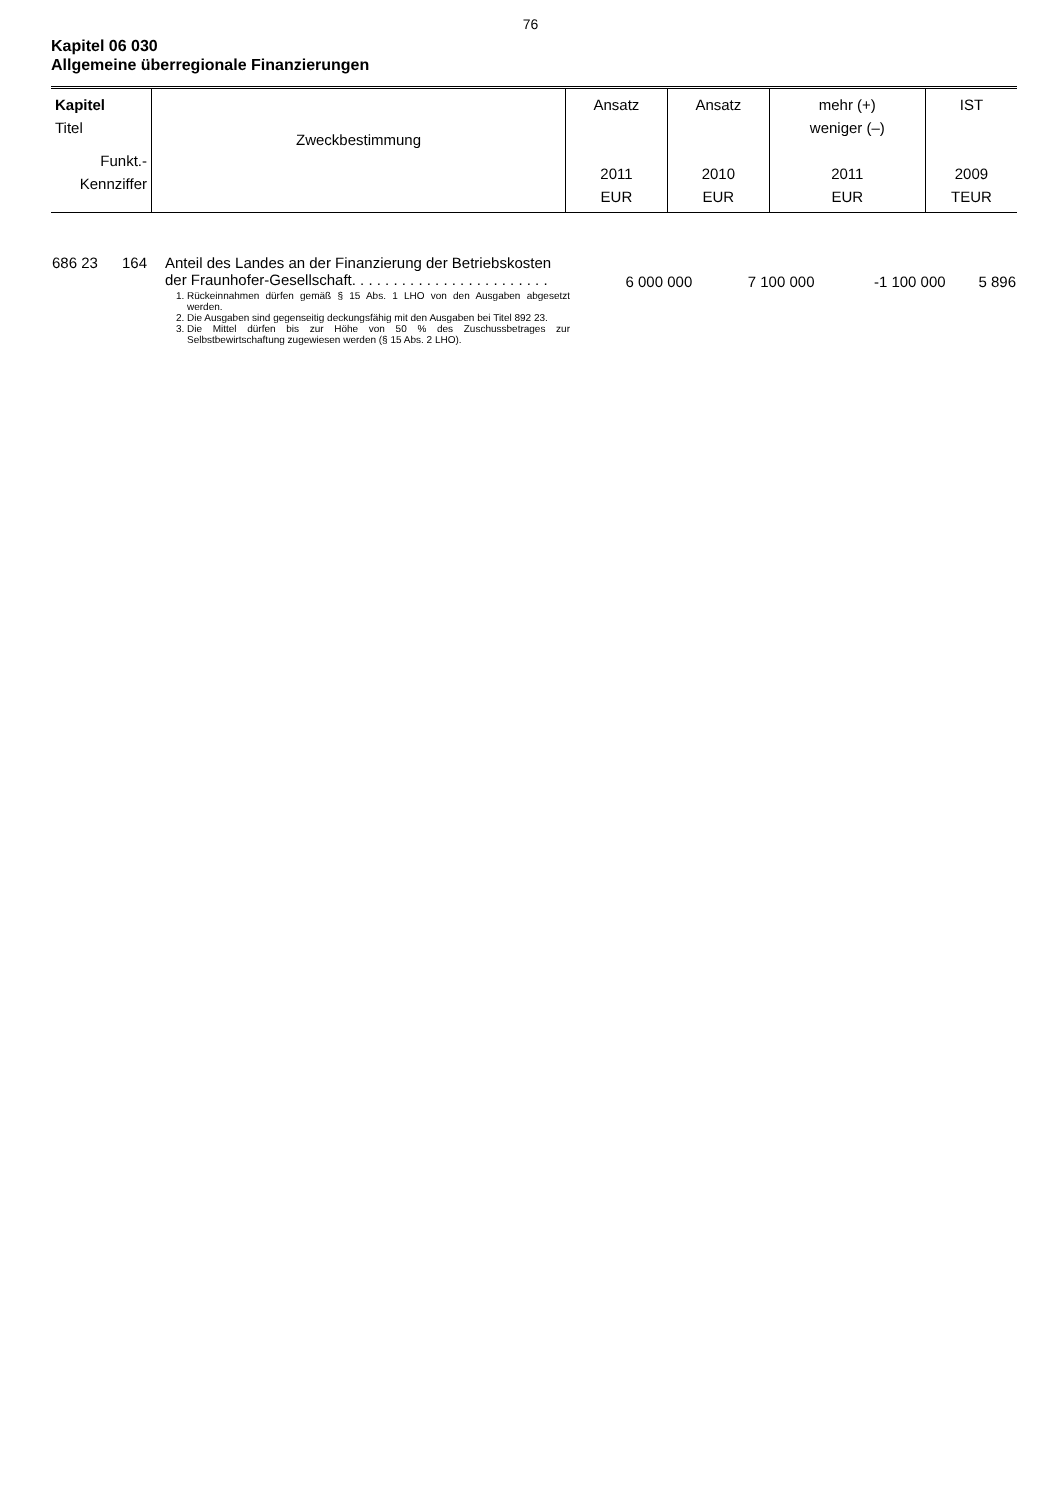76
Kapitel 06 030
Allgemeine überregionale Finanzierungen
| Kapitel Titel Funkt.- Kennziffer | Zweckbestimmung | Ansatz 2011 EUR | Ansatz 2010 EUR | mehr (+) weniger (–) 2011 EUR | IST 2009 TEUR |
| --- | --- | --- | --- | --- | --- |
| 686 23 | 164 | Anteil des Landes an der Finanzierung der Betriebskosten der Fraunhofer-Gesellschaft. . . . . . . . . . . . . . . . . . . . . . . . 1. Rückeinnahmen dürfen gemäß § 15 Abs. 1 LHO von den Ausgaben abgesetzt werden. 2. Die Ausgaben sind gegenseitig deckungsfähig mit den Ausgaben bei Titel 892 23. 3. Die Mittel dürfen bis zur Höhe von 50 % des Zuschussbetrages zur Selbstbewirtschaftung zugewiesen werden (§ 15 Abs. 2 LHO). | 6 000 000 | 7 100 000 | -1 100 000 | 5 896 |